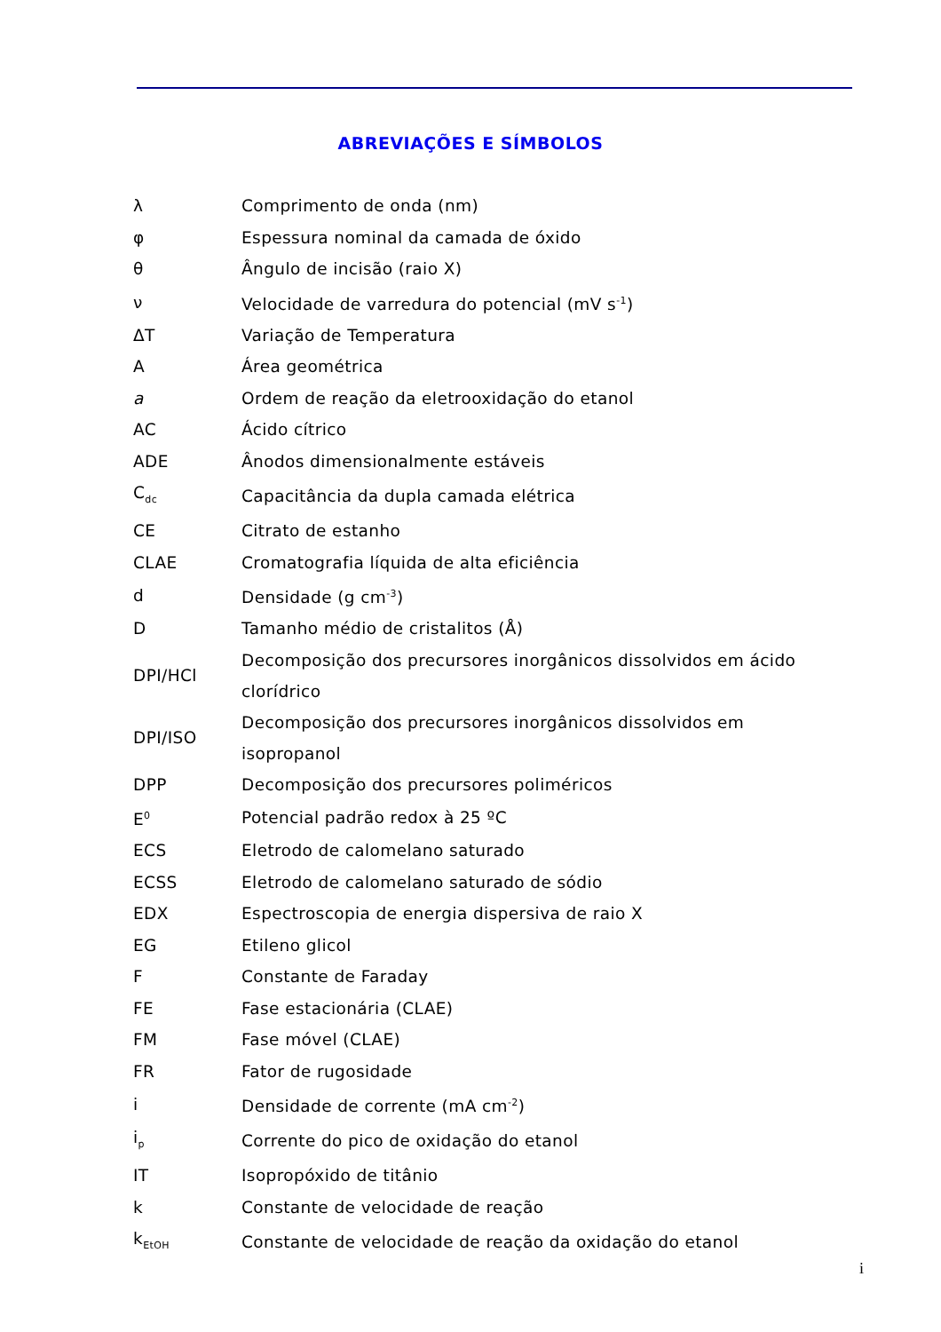ABREVIAÇÕES E SÍMBOLOS
| λ | Comprimento de onda (nm) |
| φ | Espessura nominal da camada de óxido |
| θ | Ângulo de incisão (raio X) |
| ν | Velocidade de varredura do potencial (mV s<sup>-1</sup>) |
| ΔT | Variação de Temperatura |
| A | Área geométrica |
| a | Ordem de reação da eletrooxidação do etanol |
| AC | Ácido cítrico |
| ADE | Ânodos dimensionalmente estáveis |
| C<sub>dc</sub> | Capacitância da dupla camada elétrica |
| CE | Citrato de estanho |
| CLAE | Cromatografia líquida de alta eficiência |
| d | Densidade (g cm<sup>-3</sup>) |
| D | Tamanho médio de cristalitos (Å) |
| DPI/HCl | Decomposição dos precursores inorgânicos dissolvidos em ácido clorídrico |
| DPI/ISO | Decomposição dos precursores inorgânicos dissolvidos em isopropanol |
| DPP | Decomposição dos precursores poliméricos |
| E<sup>0</sup> | Potencial padrão redox à 25 ºC |
| ECS | Eletrodo de calomelano saturado |
| ECSS | Eletrodo de calomelano saturado de sódio |
| EDX | Espectroscopia de energia dispersiva de raio X |
| EG | Etileno glicol |
| F | Constante de Faraday |
| FE | Fase estacionária (CLAE) |
| FM | Fase móvel (CLAE) |
| FR | Fator de rugosidade |
| i | Densidade de corrente (mA cm<sup>-2</sup>) |
| i<sub>p</sub> | Corrente do pico de oxidação do etanol |
| IT | Isopropóxido de titânio |
| k | Constante de velocidade de reação |
| k<sub>EtOH</sub> | Constante de velocidade de reação da oxidação do etanol |
i